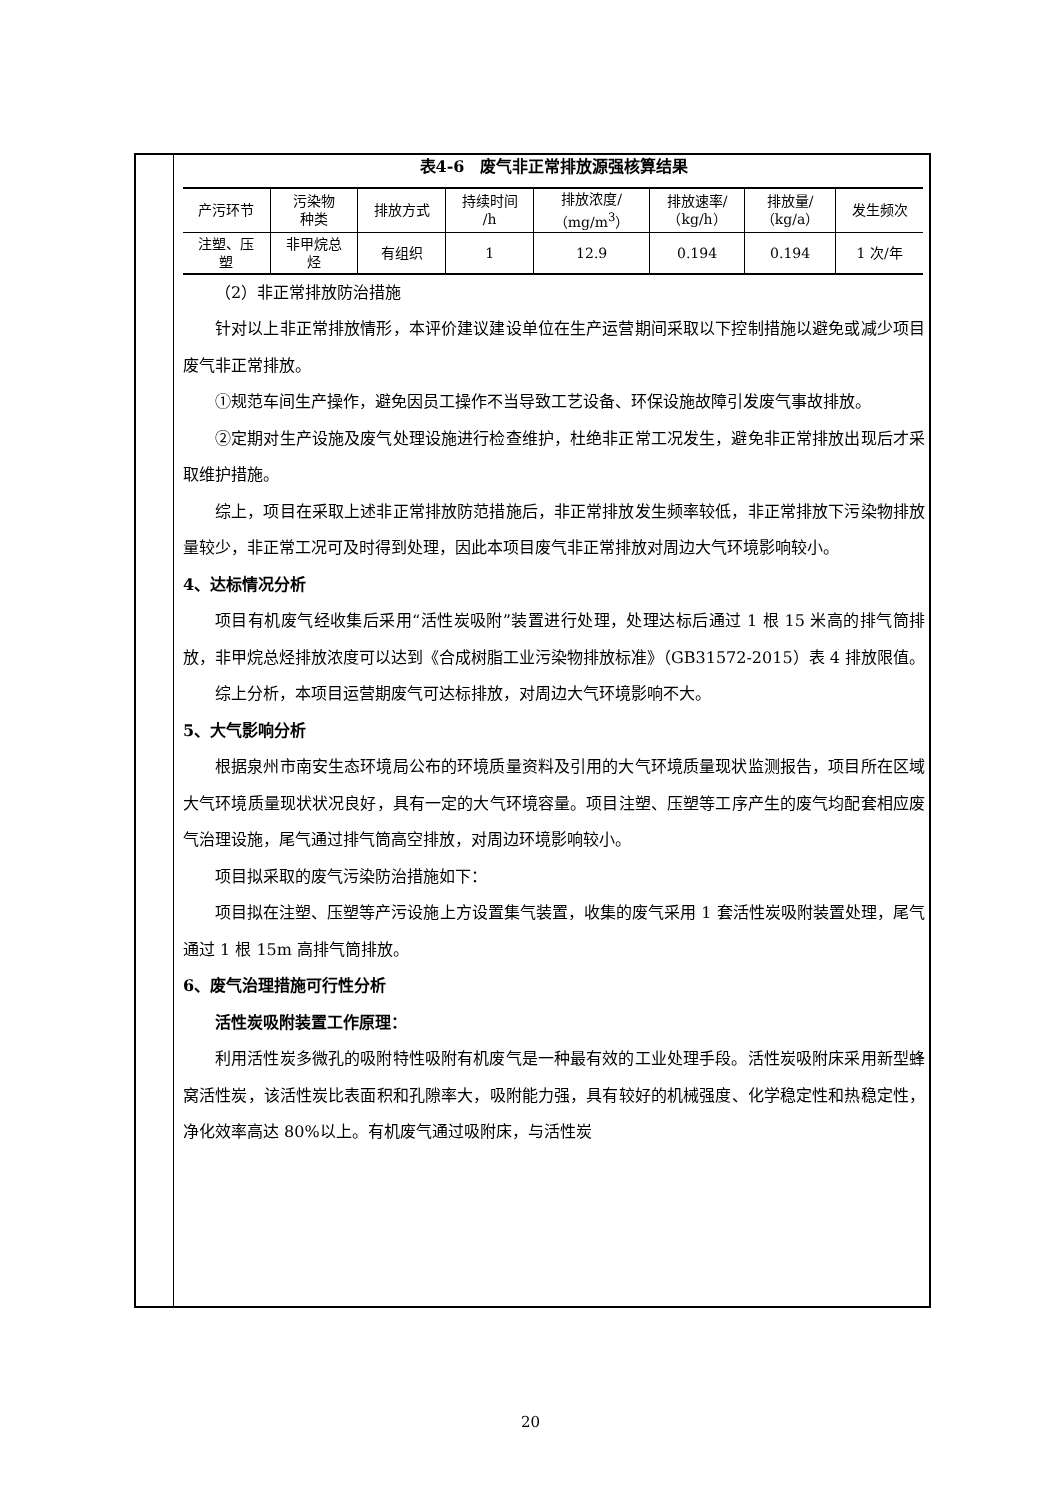表4-6　废气非正常排放源强核算结果
| 产污环节 | 污染物 种类 | 排放方式 | 持续时间 /h | 排放浓度/ （mg/m<sup>3</sup>） | 排放速率/ （kg/h） | 排放量/ （kg/a） | 发生频次 |
| 注塑、压 塑 | 非甲烷总 烃 | 有组织 | 1 | 12.9 | 0.194 | 0.194 | 1 次/年 |
（2）非正常排放防治措施
针对以上非正常排放情形，本评价建议建设单位在生产运营期间采取以下控制措施以避免或减少项目废气非正常排放。
①规范车间生产操作，避免因员工操作不当导致工艺设备、环保设施故障引发废气事故排放。
②定期对生产设施及废气处理设施进行检查维护，杜绝非正常工况发生，避免非正常排放出现后才采取维护措施。
综上，项目在采取上述非正常排放防范措施后，非正常排放发生频率较低，非正常排放下污染物排放量较少，非正常工况可及时得到处理，因此本项目废气非正常排放对周边大气环境影响较小。
4、达标情况分析
项目有机废气经收集后采用“活性炭吸附”装置进行处理，处理达标后通过 1 根 15 米高的排气筒排放，非甲烷总烃排放浓度可以达到《合成树脂工业污染物排放标准》（GB31572-2015）表 4 排放限值。
综上分析，本项目运营期废气可达标排放，对周边大气环境影响不大。
5、大气影响分析
根据泉州市南安生态环境局公布的环境质量资料及引用的大气环境质量现状监测报告，项目所在区域大气环境质量现状状况良好，具有一定的大气环境容量。项目注塑、压塑等工序产生的废气均配套相应废气治理设施，尾气通过排气筒高空排放，对周边环境影响较小。
项目拟采取的废气污染防治措施如下：
项目拟在注塑、压塑等产污设施上方设置集气装置，收集的废气采用 1 套活性炭吸附装置处理，尾气通过 1 根 15m 高排气筒排放。
6、废气治理措施可行性分析
活性炭吸附装置工作原理：
利用活性炭多微孔的吸附特性吸附有机废气是一种最有效的工业处理手段。活性炭吸附床采用新型蜂窝活性炭，该活性炭比表面积和孔隙率大，吸附能力强，具有较好的机械强度、化学稳定性和热稳定性，净化效率高达 80%以上。有机废气通过吸附床，与活性炭
20